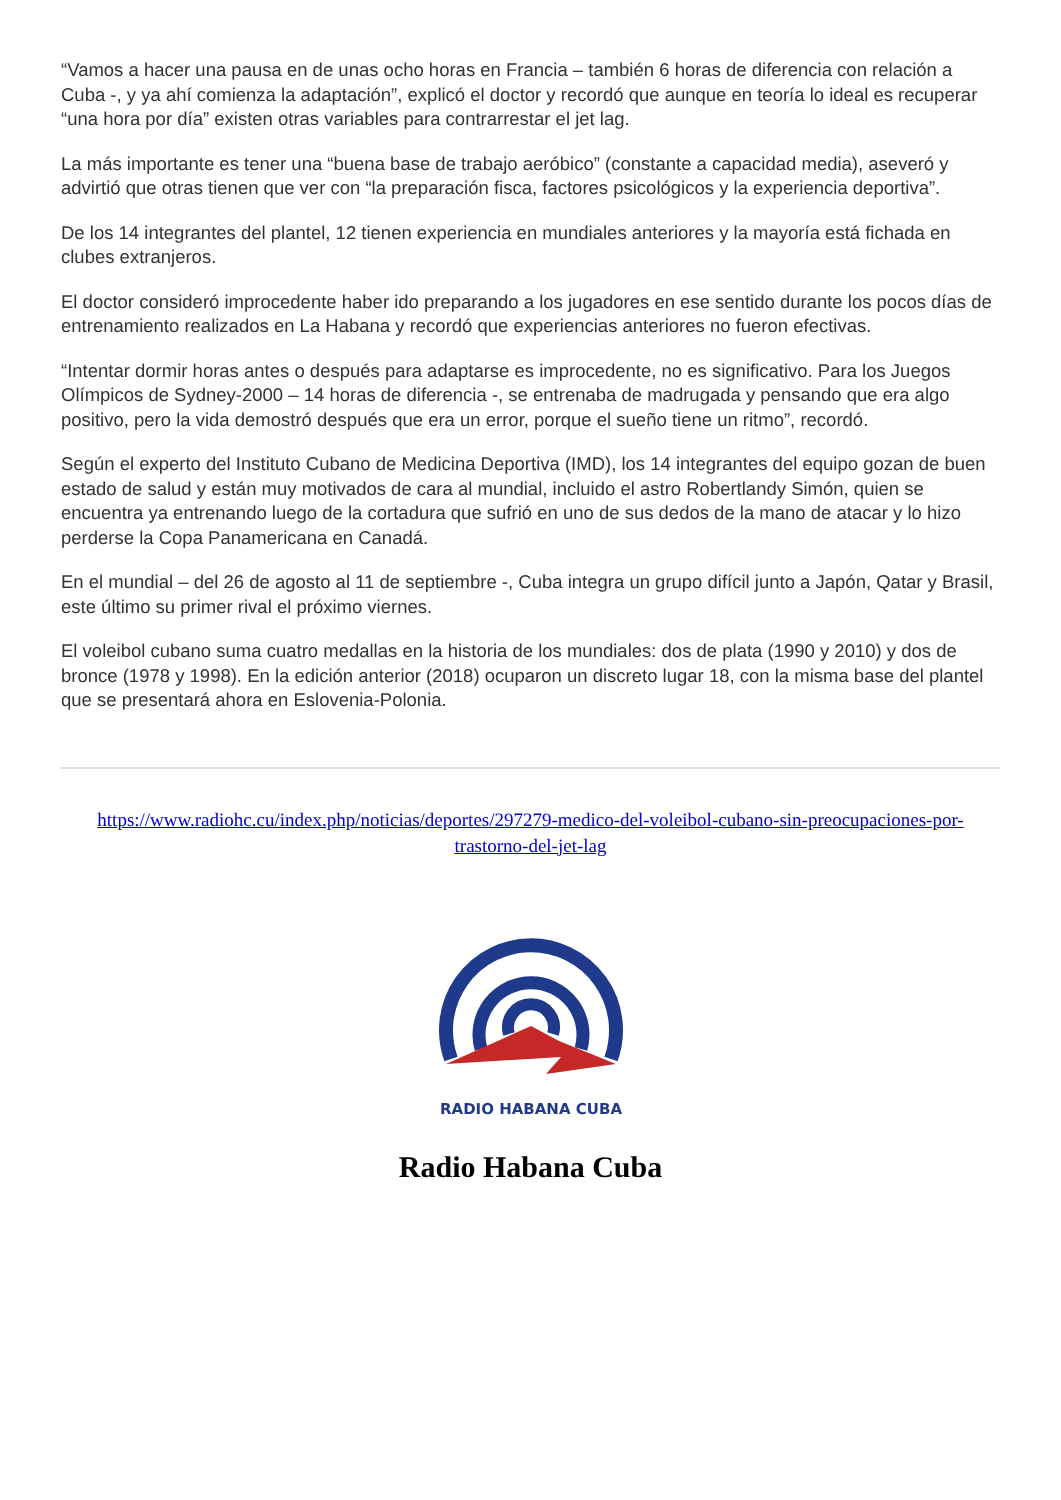“Vamos a hacer una pausa en de unas ocho horas en Francia – también 6 horas de diferencia con relación a Cuba -, y ya ahí comienza la adaptación”, explicó el doctor y recordó que aunque en teoría lo ideal es recuperar “una hora por día” existen otras variables para contrarrestar el jet lag.
La más importante es tener una “buena base de trabajo aeróbico” (constante a capacidad media), aseveró y advirtió que otras tienen que ver con “la preparación fisca, factores psicológicos y la experiencia deportiva”.
De los 14 integrantes del plantel, 12 tienen experiencia en mundiales anteriores y la mayoría está fichada en clubes extranjeros.
El doctor consideró improcedente haber ido preparando a los jugadores en ese sentido durante los pocos días de entrenamiento realizados en La Habana y recordó que experiencias anteriores no fueron efectivas.
“Intentar dormir horas antes o después para adaptarse es improcedente, no es significativo. Para los Juegos Olímpicos de Sydney-2000 – 14 horas de diferencia -, se entrenaba de madrugada y pensando que era algo positivo, pero la vida demostró después que era un error, porque el sueño tiene un ritmo”, recordó.
Según el experto del Instituto Cubano de Medicina Deportiva (IMD), los 14 integrantes del equipo gozan de buen estado de salud y están muy motivados de cara al mundial, incluido el astro Robertlandy Simón, quien se encuentra ya entrenando luego de la cortadura que sufrió en uno de sus dedos de la mano de atacar y lo hizo perderse la Copa Panamericana en Canadá.
En el mundial – del 26 de agosto al 11 de septiembre -, Cuba integra un grupo difícil junto a Japón, Qatar y Brasil, este último su primer rival el próximo viernes.
El voleibol cubano suma cuatro medallas en la historia de los mundiales: dos de plata (1990 y 2010) y dos de bronce (1978 y 1998). En la edición anterior (2018) ocuparon un discreto lugar 18, con la misma base del plantel que se presentará ahora en Eslovenia-Polonia.
https://www.radiohc.cu/index.php/noticias/deportes/297279-medico-del-voleibol-cubano-sin-preocupaciones-por-trastorno-del-jet-lag
RADIO HABANA CUBA
Radio Habana Cuba